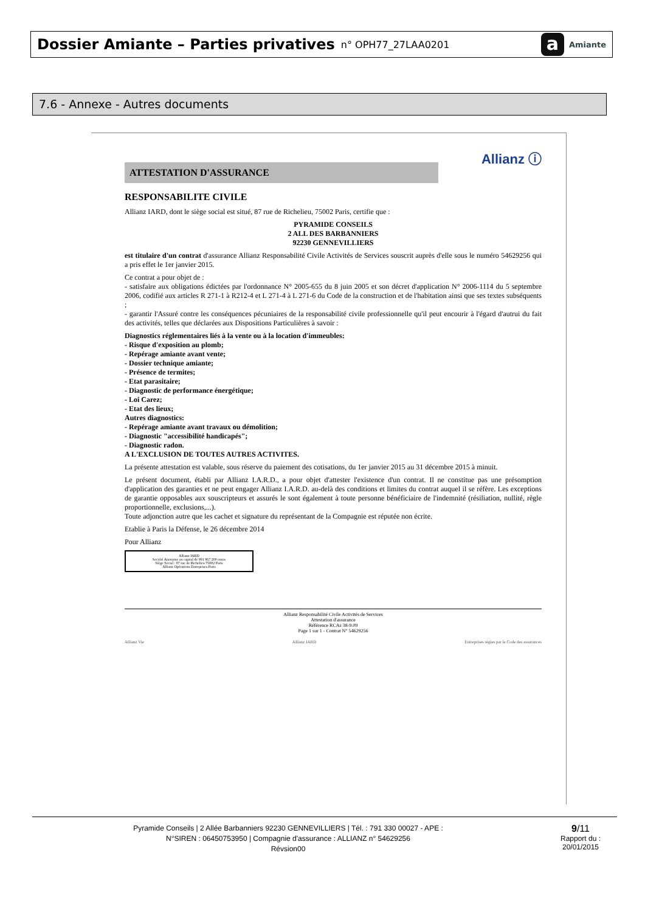Dossier Amiante – Parties privatives n° OPH77_27LAA0201
a Amiante
7.6 - Annexe - Autres documents
Allianz ⓘ
ATTESTATION D'ASSURANCE
RESPONSABILITE CIVILE
Allianz IARD, dont le siège social est situé, 87 rue de Richelieu, 75002 Paris, certifie que :
PYRAMIDE CONSEILS
2 ALL DES BARBANNIERS
92230 GENNEVILLIERS
est titulaire d'un contrat d'assurance Allianz Responsabilité Civile Activités de Services souscrit auprès d'elle sous le numéro 54629256 qui a pris effet le 1er janvier 2015.
Ce contrat a pour objet de :
- satisfaire aux obligations édictées par l'ordonnance N° 2005-655 du 8 juin 2005 et son décret d'application N° 2006-1114 du 5 septembre 2006, codifié aux articles R 271-1 à R212-4 et L 271-4 à L 271-6 du Code de la construction et de l'habitation ainsi que ses textes subséquents ;
- garantir l'Assuré contre les conséquences pécuniaires de la responsabilité civile professionnelle qu'il peut encourir à l'égard d'autrui du fait des activités, telles que déclarées aux Dispositions Particulières à savoir :
Diagnostics réglementaires liés à la vente ou à la location d'immeubles:
- Risque d'exposition au plomb;
- Repérage amiante avant vente;
- Dossier technique amiante;
- Présence de termites;
- Etat parasitaire;
- Diagnostic de performance énergétique;
- Loi Carez;
- Etat des lieux;
Autres diagnostics:
- Repérage amiante avant travaux ou démolition;
- Diagnostic "accessibilité handicapés";
- Diagnostic radon.
A L'EXCLUSION DE TOUTES AUTRES ACTIVITES.
La présente attestation est valable, sous réserve du paiement des cotisations, du 1er janvier 2015 au 31 décembre 2015 à minuit.
Le présent document, établi par Allianz I.A.R.D., a pour objet d'attester l'existence d'un contrat. Il ne constitue pas une présomption d'application des garanties et ne peut engager Allianz I.A.R.D. au-delà des conditions et limites du contrat auquel il se réfère. Les exceptions de garantie opposables aux souscripteurs et assurés le sont également à toute personne bénéficiaire de l'indemnité (résiliation, nullité, règle proportionnelle, exclusions,...).
Toute adjonction autre que les cachet et signature du représentant de la Compagnie est réputée non écrite.
Etablie à Paris la Défense, le 26 décembre 2014
Pour Allianz
Allianz IARD
Société Anonyme au capital de 991 967 200 euros
Siège Social : 87 rue de Richelieu 75002 Paris
Allianz Opérations Entreprises Paris
Allianz Responsabilité Civile Activités de Services
Attestation d'assurance
Référence RCAs 38-9.09
Page 1 sur 1 - Contrat N° 54629256
Allianz Vie Allianz IARD Entreprises régies par le Code des assurances
Pyramide Conseils | 2 Allée Barbanniers 92230 GENNEVILLIERS | Tél. : 791 330 00027 - APE :
N°SIREN : 06450753950 | Compagnie d'assurance : ALLIANZ n° 54629256
Révsion00
9/11
Rapport du :
20/01/2015